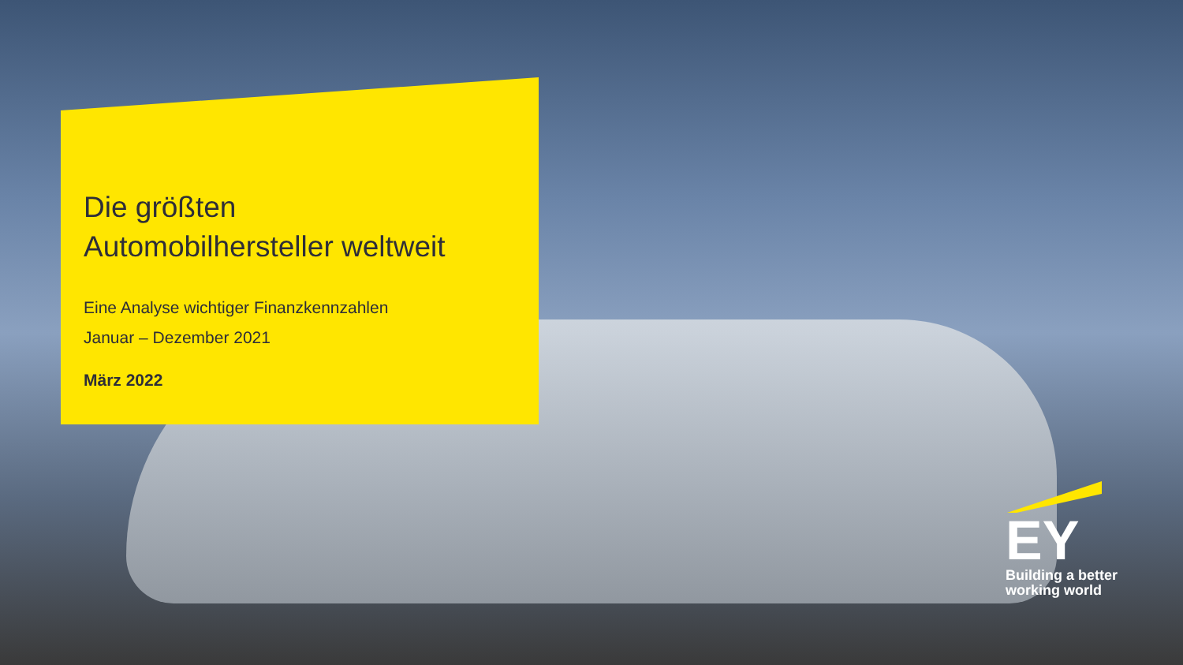Die größten
Automobilhersteller weltweit
Eine Analyse wichtiger Finanzkennzahlen
Januar – Dezember 2021
März 2022
EY
Building a better
working world